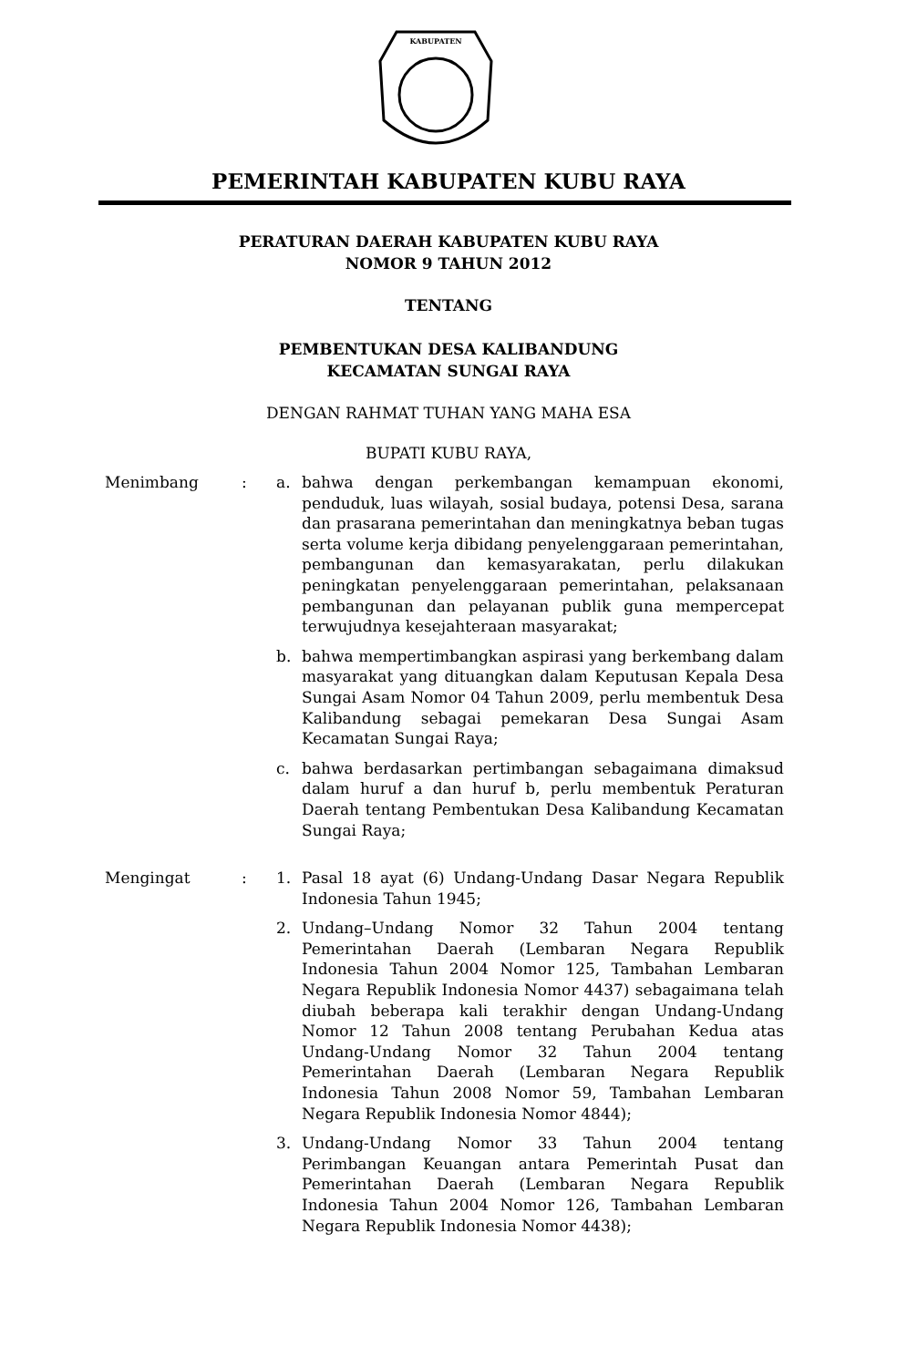KABUPATEN
PEMERINTAH KABUPATEN KUBU RAYA
PERATURAN DAERAH KABUPATEN KUBU RAYA
NOMOR 9 TAHUN 2012
TENTANG
PEMBENTUKAN DESA KALIBANDUNG
KECAMATAN SUNGAI RAYA
DENGAN RAHMAT TUHAN YANG MAHA ESA
BUPATI KUBU RAYA,
Menimbang : a. bahwa dengan perkembangan kemampuan ekonomi, penduduk, luas wilayah, sosial budaya, potensi Desa, sarana dan prasarana pemerintahan dan meningkatnya beban tugas serta volume kerja dibidang penyelenggaraan pemerintahan, pembangunan dan kemasyarakatan, perlu dilakukan peningkatan penyelenggaraan pemerintahan, pelaksanaan pembangunan dan pelayanan publik guna mempercepat terwujudnya kesejahteraan masyarakat;
b. bahwa mempertimbangkan aspirasi yang berkembang dalam masyarakat yang dituangkan dalam Keputusan Kepala Desa Sungai Asam Nomor 04 Tahun 2009, perlu membentuk Desa Kalibandung sebagai pemekaran Desa Sungai Asam Kecamatan Sungai Raya;
c. bahwa berdasarkan pertimbangan sebagaimana dimaksud dalam huruf a dan huruf b, perlu membentuk Peraturan Daerah tentang Pembentukan Desa Kalibandung Kecamatan Sungai Raya;
Mengingat : 1. Pasal 18 ayat (6) Undang-Undang Dasar Negara Republik Indonesia Tahun 1945;
2. Undang–Undang Nomor 32 Tahun 2004 tentang Pemerintahan Daerah (Lembaran Negara Republik Indonesia Tahun 2004 Nomor 125, Tambahan Lembaran Negara Republik Indonesia Nomor 4437) sebagaimana telah diubah beberapa kali terakhir dengan Undang-Undang Nomor 12 Tahun 2008 tentang Perubahan Kedua atas Undang-Undang Nomor 32 Tahun 2004 tentang Pemerintahan Daerah (Lembaran Negara Republik Indonesia Tahun 2008 Nomor 59, Tambahan Lembaran Negara Republik Indonesia Nomor 4844);
3. Undang-Undang Nomor 33 Tahun 2004 tentang Perimbangan Keuangan antara Pemerintah Pusat dan Pemerintahan Daerah (Lembaran Negara Republik Indonesia Tahun 2004 Nomor 126, Tambahan Lembaran Negara Republik Indonesia Nomor 4438);